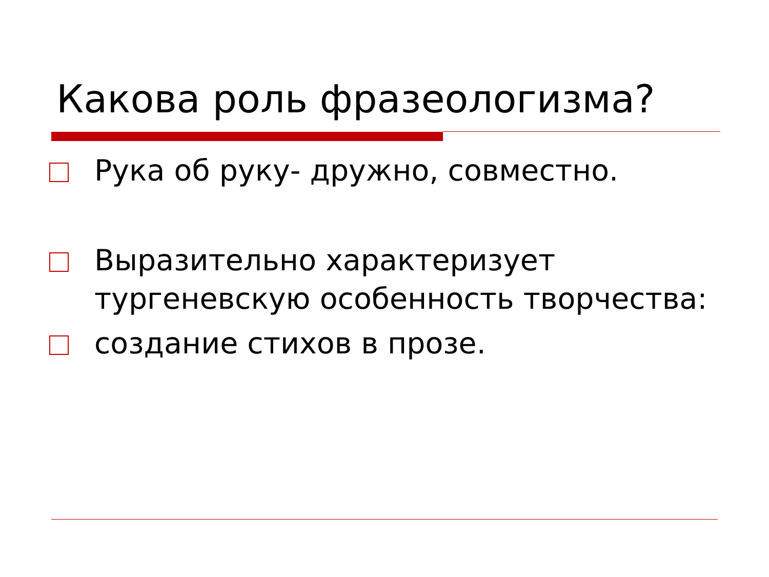Какова роль фразеологизма?
Рука об руку- дружно, совместно.
Выразительно характеризует тургеневскую особенность творчества:
создание стихов в прозе.